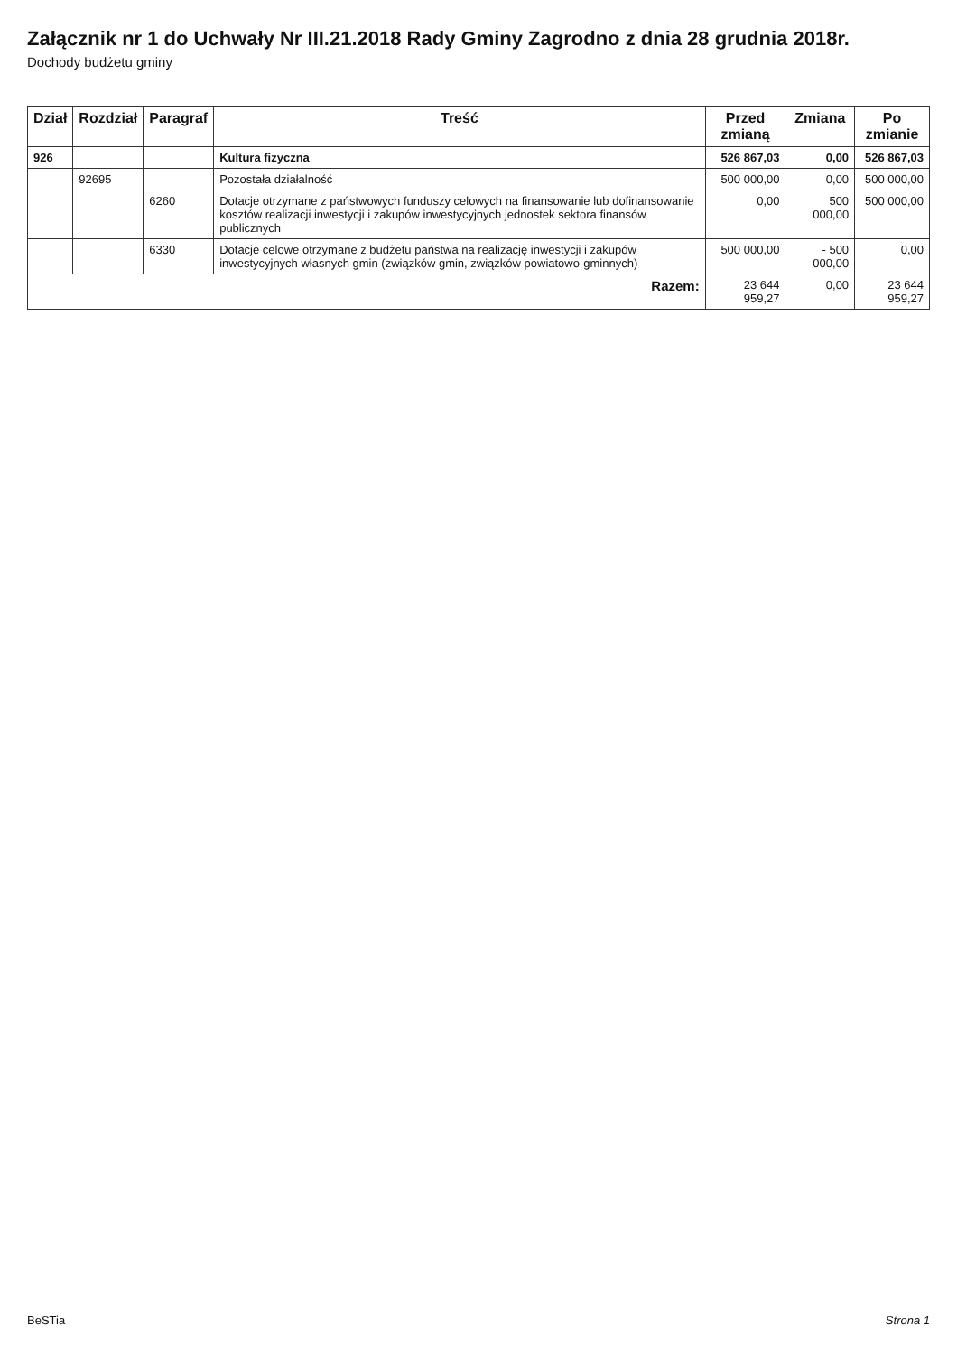Załącznik nr 1 do Uchwały Nr III.21.2018 Rady Gminy Zagrodno z dnia 28 grudnia 2018r.
Dochody budżetu gminy
| Dział | Rozdział | Paragraf | Treść | Przed zmianą | Zmiana | Po zmianie |
| --- | --- | --- | --- | --- | --- | --- |
| 926 | | | Kultura fizyczna | 526 867,03 | 0,00 | 526 867,03 |
| | 92695 | | Pozostała działalność | 500 000,00 | 0,00 | 500 000,00 |
| | | 6260 | Dotacje otrzymane z państwowych funduszy celowych na finansowanie lub dofinansowanie kosztów realizacji inwestycji i zakupów inwestycyjnych jednostek sektora finansów publicznych | 0,00 | 500 000,00 | 500 000,00 |
| | | 6330 | Dotacje celowe otrzymane z budżetu państwa na realizację inwestycji i zakupów inwestycyjnych własnych gmin (związków gmin, związków powiatowo-gminnych) | 500 000,00 | - 500 000,00 | 0,00 |
| Razem: | | | | 23 644 959,27 | 0,00 | 23 644 959,27 |
BeSTia Strona 1